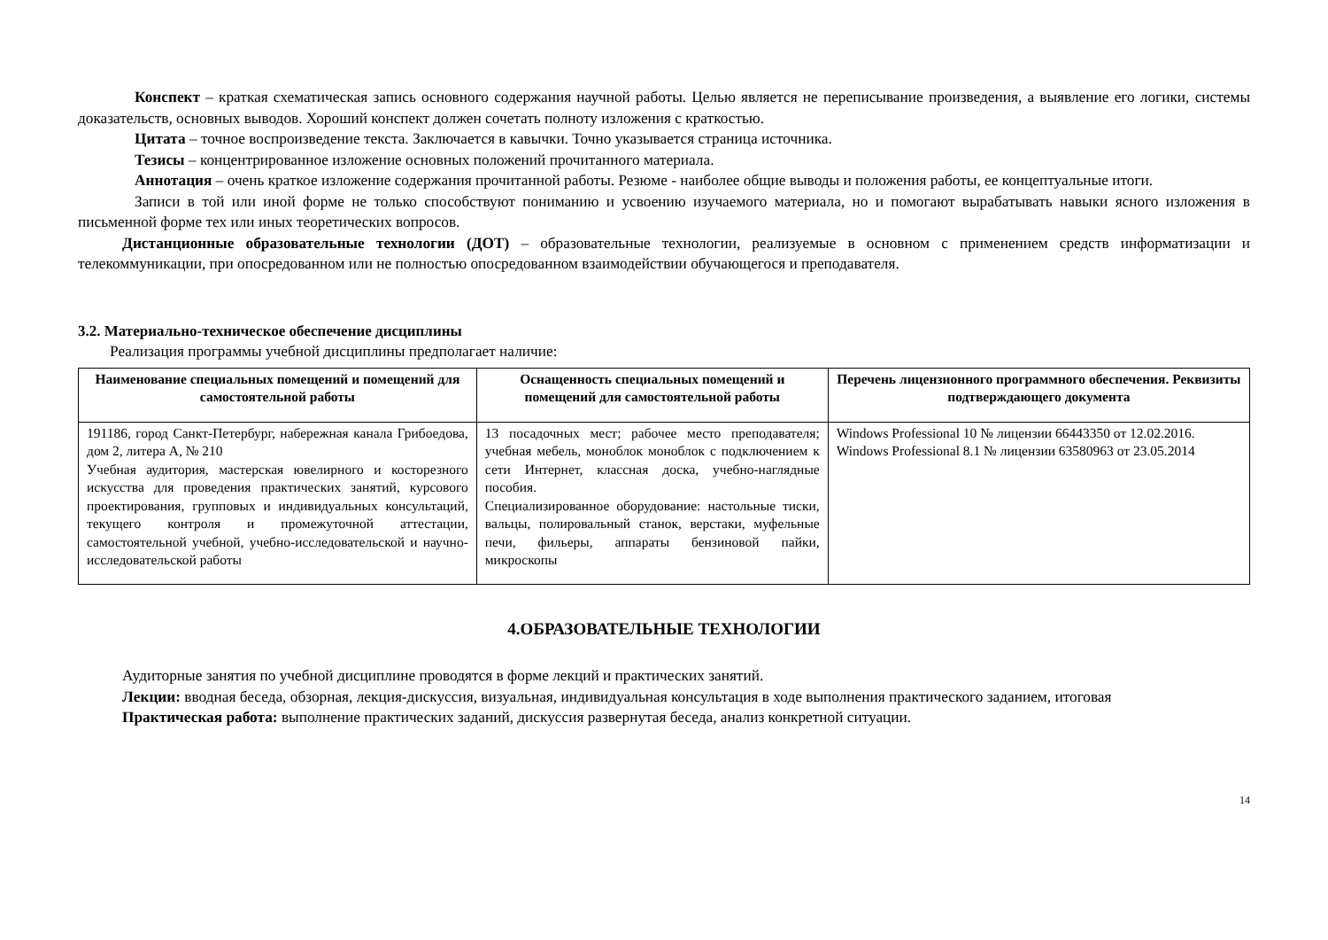Конспект – краткая схематическая запись основного содержания научной работы. Целью является не переписывание произведения, а выявление его логики, системы доказательств, основных выводов. Хороший конспект должен сочетать полноту изложения с краткостью.
Цитата – точное воспроизведение текста. Заключается в кавычки. Точно указывается страница источника.
Тезисы – концентрированное изложение основных положений прочитанного материала.
Аннотация – очень краткое изложение содержания прочитанной работы. Резюме - наиболее общие выводы и положения работы, ее концептуальные итоги.
Записи в той или иной форме не только способствуют пониманию и усвоению изучаемого материала, но и помогают вырабатывать навыки ясного изложения в письменной форме тех или иных теоретических вопросов.
Дистанционные образовательные технологии (ДОТ) – образовательные технологии, реализуемые в основном с применением средств информатизации и телекоммуникации, при опосредованном или не полностью опосредованном взаимодействии обучающегося и преподавателя.
3.2. Материально-техническое обеспечение дисциплины
Реализация программы учебной дисциплины предполагает наличие:
| Наименование специальных помещений и помещений для самостоятельной работы | Оснащенность специальных помещений и помещений для самостоятельной работы | Перечень лицензионного программного обеспечения. Реквизиты подтверждающего документа |
| --- | --- | --- |
| 191186, город Санкт-Петербург, набережная канала Грибоедова, дом 2, литера А, № 210 Учебная аудитория, мастерская ювелирного и косторезного искусства для проведения практических занятий, курсового проектирования, групповых и индивидуальных консультаций, текущего контроля и промежуточной аттестации, самостоятельной учебной, учебно-исследовательской и научно-исследовательской работы | 13 посадочных мест; рабочее место преподавателя; учебная мебель, моноблок моноблок с подключением к сети Интернет, классная доска, учебно-наглядные пособия. Специализированное оборудование: настольные тиски, вальцы, полировальный станок, верстаки, муфельные печи, фильеры, аппараты бензиновой пайки, микроскопы | Windows Professional 10 № лицензии 66443350 от 12.02.2016. Windows Professional 8.1 № лицензии 63580963 от 23.05.2014 |
4.ОБРАЗОВАТЕЛЬНЫЕ ТЕХНОЛОГИИ
Аудиторные занятия по учебной дисциплине проводятся в форме лекций и практических занятий.
Лекции: вводная беседа, обзорная, лекция-дискуссия, визуальная, индивидуальная консультация в ходе выполнения практического заданием, итоговая
Практическая работа: выполнение практических заданий, дискуссия развернутая беседа, анализ конкретной ситуации.
14